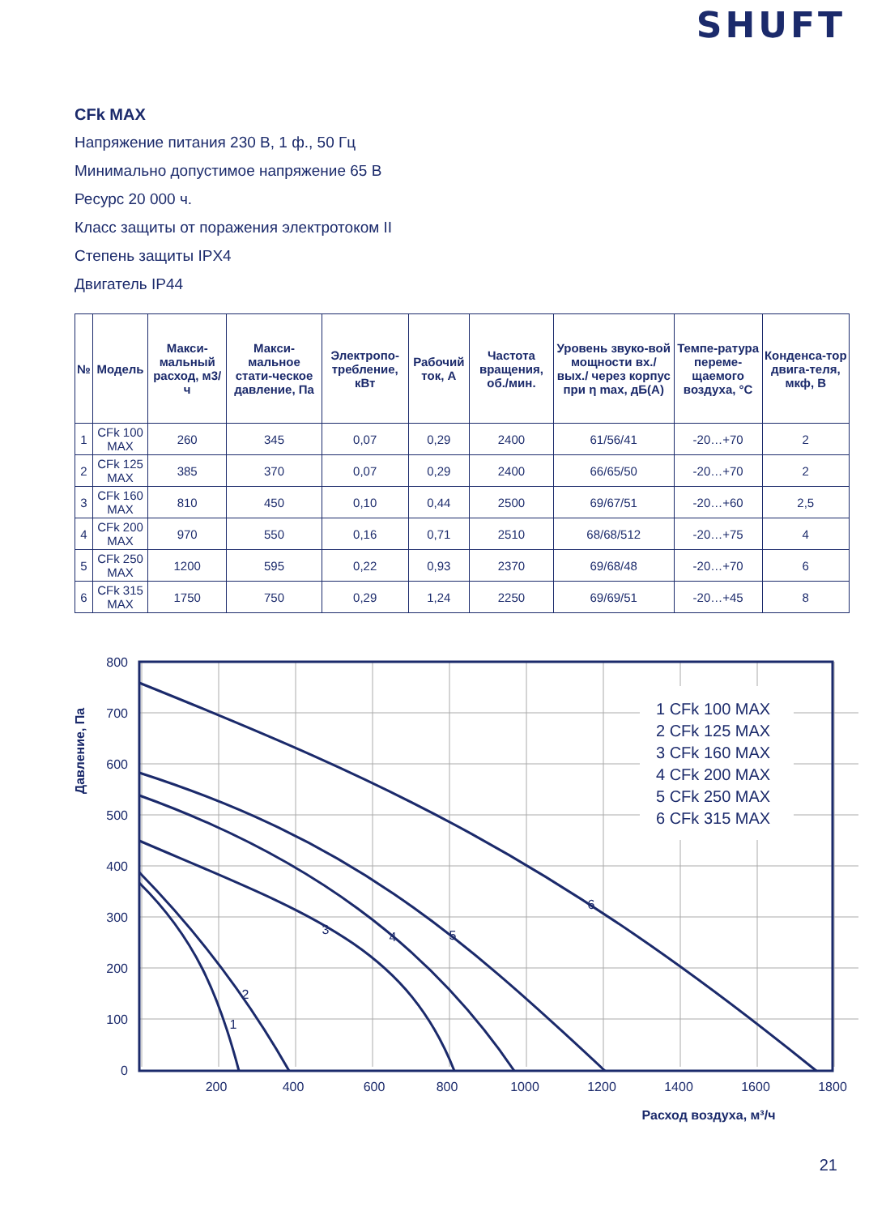SHUFT
CFk MAX
Напряжение питания 230 В, 1 ф., 50 Гц
Минимально допустимое напряжение 65 В
Ресурс 20 000 ч.
Класс защиты от поражения электротоком II
Степень защиты IPX4
Двигатель IP44
| № | Модель | Макси-мальный расход, м3/ч | Макси-мальное стати-ческое давление, Па | Электропо-требление, кВт | Рабочий ток, А | Частота вращения, об./мин. | Уровень звуко-вой мощности вх./вых./ через корпус при η max, дБ(А) | Темпе-ратура переме-щаемого воздуха, °С | Конденса-тор двига-теля, мкф, В |
| --- | --- | --- | --- | --- | --- | --- | --- | --- | --- |
| 1 | CFk 100 MAX | 260 | 345 | 0,07 | 0,29 | 2400 | 61/56/41 | -20…+70 | 2 |
| 2 | CFk 125 MAX | 385 | 370 | 0,07 | 0,29 | 2400 | 66/65/50 | -20…+70 | 2 |
| 3 | CFk 160 MAX | 810 | 450 | 0,10 | 0,44 | 2500 | 69/67/51 | -20…+60 | 2,5 |
| 4 | CFk 200 MAX | 970 | 550 | 0,16 | 0,71 | 2510 | 68/68/512 | -20…+75 | 4 |
| 5 | CFk 250 MAX | 1200 | 595 | 0,22 | 0,93 | 2370 | 69/68/48 | -20…+70 | 6 |
| 6 | CFk 315 MAX | 1750 | 750 | 0,29 | 1,24 | 2250 | 69/69/51 | -20…+45 | 8 |
800
700
600
500
400
300
200
100
0
200
400
600
800
1000
1200
1400
1600
1800
Расход воздуха, м³/ч
Давление, Па
1 CFk 100 MAX
2 CFk 125 MAX
3 CFk 160 MAX
4 CFk 200 MAX
5 CFk 250 MAX
6 CFk 315 MAX
1
2
3
4
5
6
21